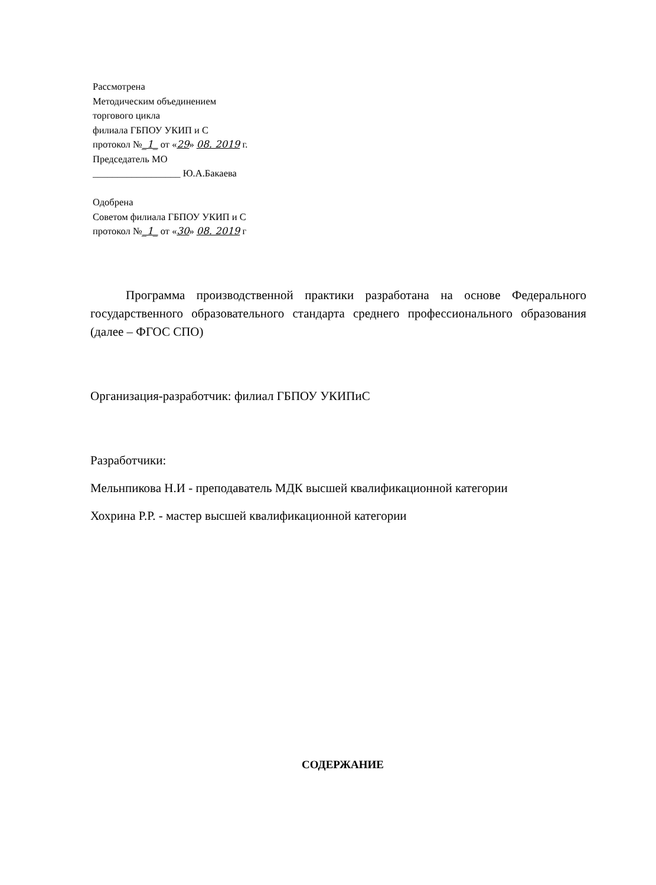Рассмотрена
Методическим объединением
торгового цикла
филиала ГБПОУ УКИП и С
протокол №_1_ от «29» 08. 2019 г.
Председатель МО
__________________ Ю.А.Бакаева
Одобрена
Советом филиала ГБПОУ УКИП и С
протокол №_1_ от «30» 08. 2019 г
Программа производственной практики разработана на основе Федерального государственного образовательного стандарта среднего профессионального образования (далее – ФГОС СПО)
Организация-разработчик: филиал ГБПОУ УКИПиС
Разработчики:
Мельнпикова Н.И - преподаватель МДК высшей квалификационной категории
Хохрина Р.Р. - мастер высшей квалификационной категории
СОДЕРЖАНИЕ